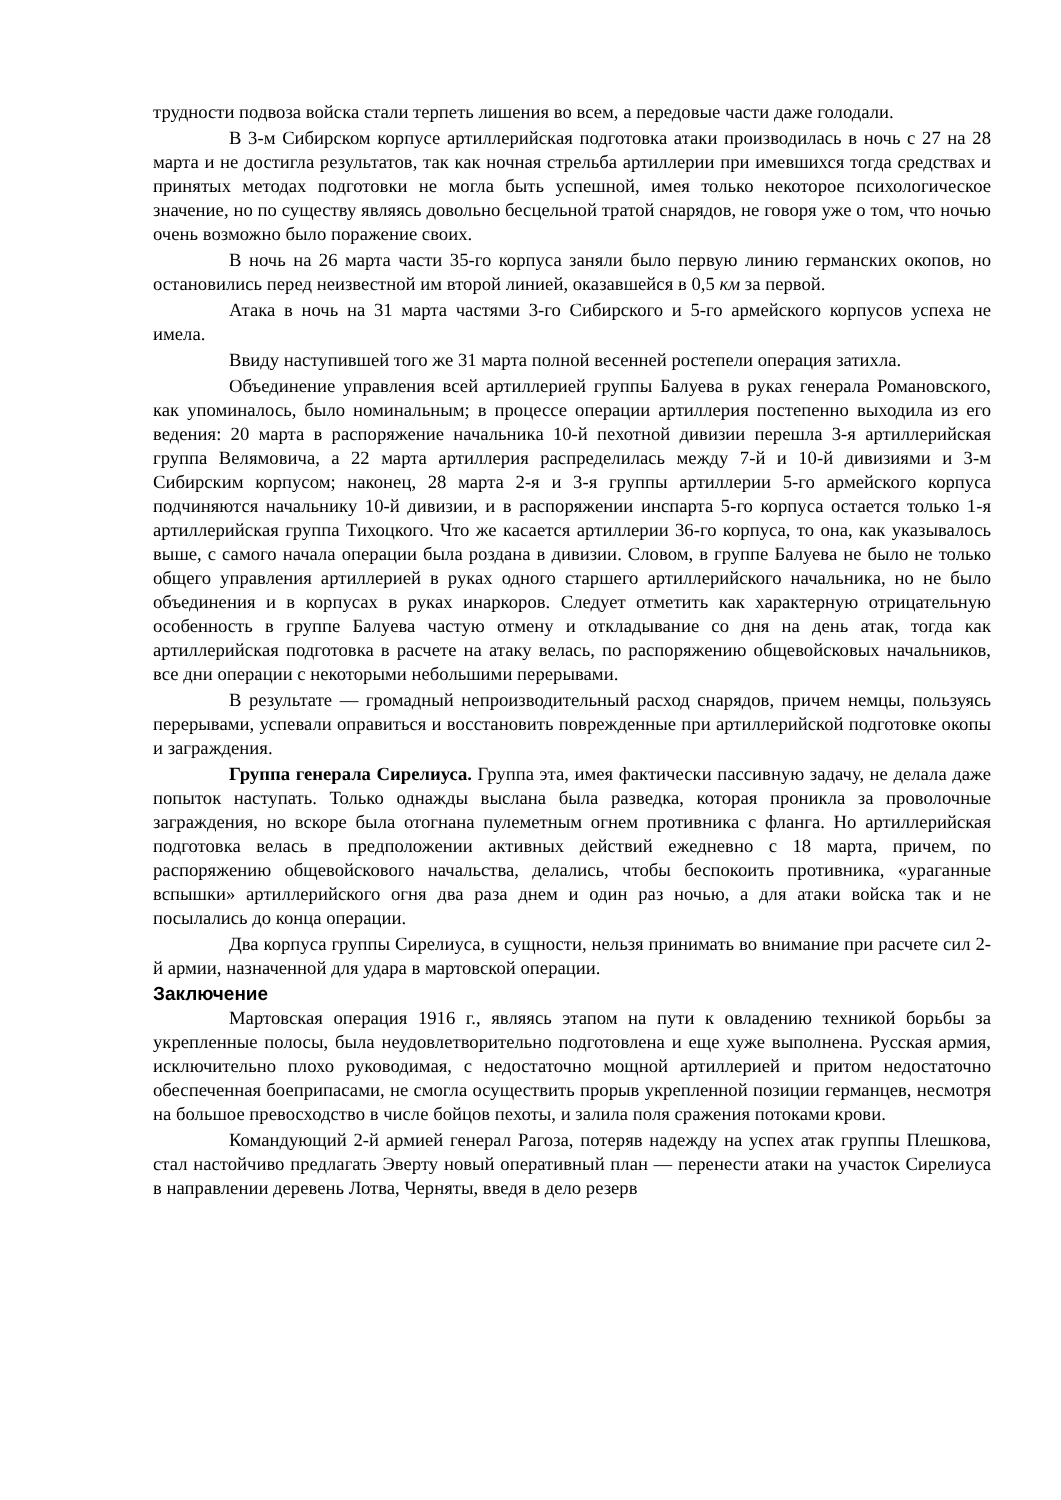трудности подвоза войска стали терпеть лишения во всем, а передовые части даже голодали.
В 3-м Сибирском корпусе артиллерийская подготовка атаки производилась в ночь с 27 на 28 марта и не достигла результатов, так как ночная стрельба артиллерии при имевшихся тогда средствах и принятых методах подготовки не могла быть успешной, имея только некоторое психологическое значение, но по существу являясь довольно бесцельной тратой снарядов, не говоря уже о том, что ночью очень возможно было поражение своих.
В ночь на 26 марта части 35-го корпуса заняли было первую линию германских окопов, но остановились перед неизвестной им второй линией, оказавшейся в 0,5 км за первой.
Атака в ночь на 31 марта частями 3-го Сибирского и 5-го армейского корпусов успеха не имела.
Ввиду наступившей того же 31 марта полной весенней ростепели операция затихла.
Объединение управления всей артиллерией группы Балуева в руках генерала Романовского, как упоминалось, было номинальным; в процессе операции артиллерия постепенно выходила из его ведения: 20 марта в распоряжение начальника 10-й пехотной дивизии перешла 3-я артиллерийская группа Велямовича, а 22 марта артиллерия распределилась между 7-й и 10-й дивизиями и 3-м Сибирским корпусом; наконец, 28 марта 2-я и 3-я группы артиллерии 5-го армейского корпуса подчиняются начальнику 10-й дивизии, и в распоряжении инспарта 5-го корпуса остается только 1-я артиллерийская группа Тихоцкого. Что же касается артиллерии 36-го корпуса, то она, как указывалось выше, с самого начала операции была роздана в дивизии. Словом, в группе Балуева не было не только общего управления артиллерией в руках одного старшего артиллерийского начальника, но не было объединения и в корпусах в руках инаркоров. Следует отметить как характерную отрицательную особенность в группе Балуева частую отмену и откладывание со дня на день атак, тогда как артиллерийская подготовка в расчете на атаку велась, по распоряжению общевойсковых начальников, все дни операции с некоторыми небольшими перерывами.
В результате — громадный непроизводительный расход снарядов, причем немцы, пользуясь перерывами, успевали оправиться и восстановить поврежденные при артиллерийской подготовке окопы и заграждения.
Группа генерала Сирелиуса. Группа эта, имея фактически пассивную задачу, не делала даже попыток наступать. Только однажды выслана была разведка, которая проникла за проволочные заграждения, но вскоре была отогнана пулеметным огнем противника с фланга. Но артиллерийская подготовка велась в предположении активных действий ежедневно с 18 марта, причем, по распоряжению общевойскового начальства, делались, чтобы беспокоить противника, «ураганные вспышки» артиллерийского огня два раза днем и один раз ночью, а для атаки войска так и не посылались до конца операции.
Два корпуса группы Сирелиуса, в сущности, нельзя принимать во внимание при расчете сил 2-й армии, назначенной для удара в мартовской операции.
Заключение
Мартовская операция 1916 г., являясь этапом на пути к овладению техникой борьбы за укрепленные полосы, была неудовлетворительно подготовлена и еще хуже выполнена. Русская армия, исключительно плохо руководимая, с недостаточно мощной артиллерией и притом недостаточно обеспеченная боеприпасами, не смогла осуществить прорыв укрепленной позиции германцев, несмотря на большое превосходство в числе бойцов пехоты, и залила поля сражения потоками крови.
Командующий 2-й армией генерал Рагоза, потеряв надежду на успех атак группы Плешкова, стал настойчиво предлагать Эверту новый оперативный план — перенести атаки на участок Сирелиуса в направлении деревень Лотва, Черняты, введя в дело резерв